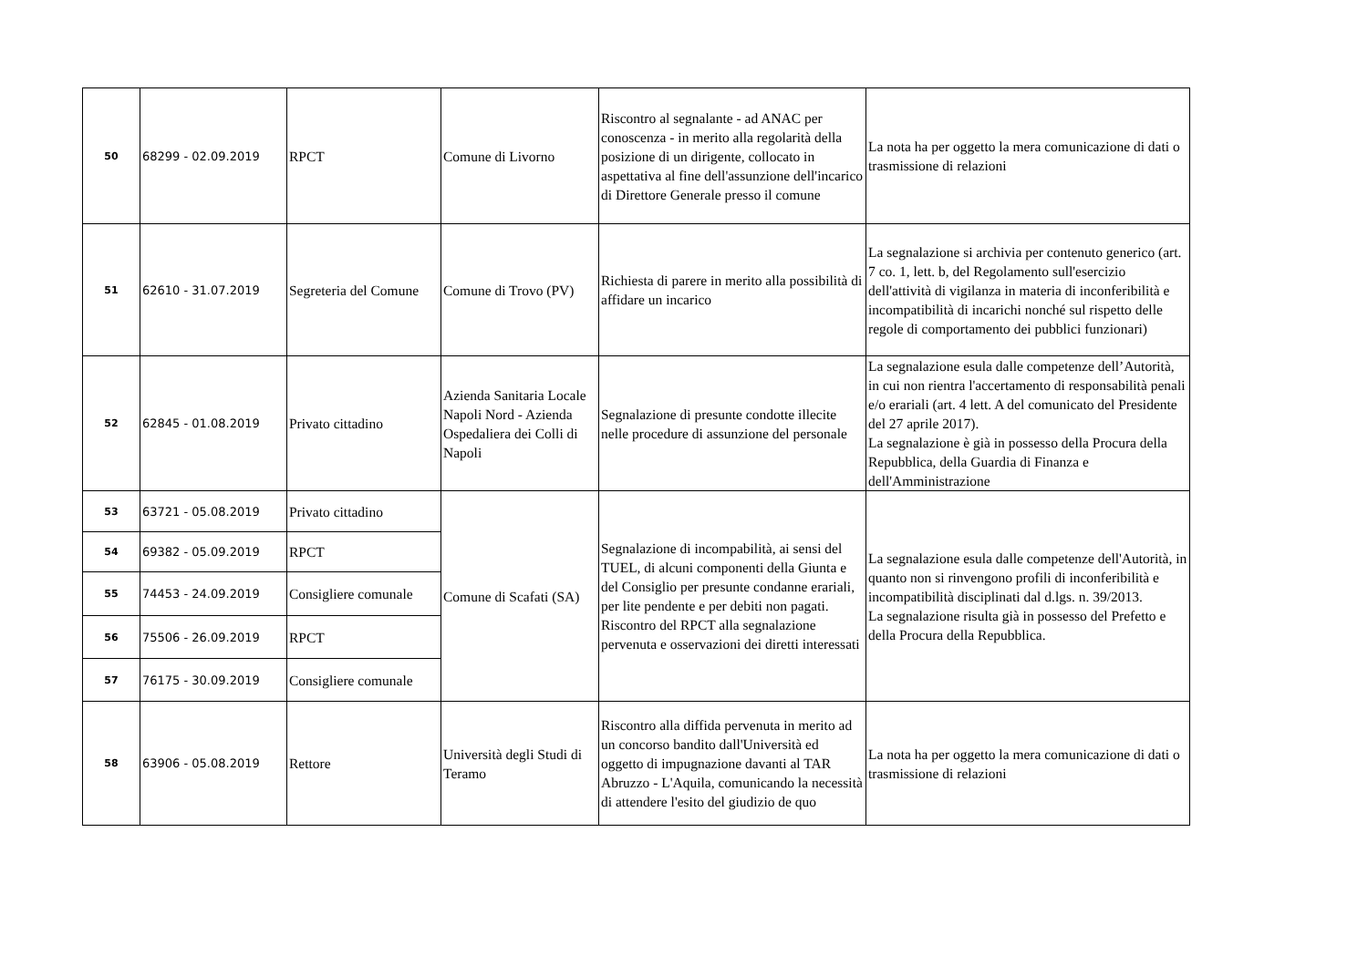| 50 | 68299 - 02.09.2019 | RPCT | Comune di Livorno | Riscontro al segnalante - ad ANAC per conoscenza - in merito alla regolarità della posizione di un dirigente, collocato in aspettativa al fine dell'assunzione dell'incarico di Direttore Generale presso il comune | La nota ha per oggetto la mera comunicazione di dati o trasmissione di relazioni |
| 51 | 62610 - 31.07.2019 | Segreteria del Comune | Comune di Trovo (PV) | Richiesta di parere in merito alla possibilità di affidare un incarico | La segnalazione si archivia per contenuto generico (art. 7 co. 1, lett. b, del Regolamento sull'esercizio dell'attività di vigilanza in materia di inconferibilità e incompatibilità di incarichi nonché sul rispetto delle regole di comportamento dei pubblici funzionari) |
| 52 | 62845 - 01.08.2019 | Privato cittadino | Azienda Sanitaria Locale Napoli Nord - Azienda Ospedaliera dei Colli di Napoli | Segnalazione di presunte condotte illecite nelle procedure di assunzione del personale | La segnalazione esula dalle competenze dell’Autorità, in cui non rientra l'accertamento di responsabilità penali e/o erariali (art. 4 lett. A del comunicato del Presidente del 27 aprile 2017). La segnalazione è già in possesso della Procura della Repubblica, della Guardia di Finanza e dell'Amministrazione |
| 53 | 63721 - 05.08.2019 | Privato cittadino | Comune di Scafati (SA) | Segnalazione di incompabilità, ai sensi del TUEL, di alcuni componenti della Giunta e del Consiglio per presunte condanne erariali, per lite pendente e per debiti non pagati. Riscontro del RPCT alla segnalazione pervenuta e osservazioni dei diretti interessati | La segnalazione esula dalle competenze dell'Autorità, in quanto non si rinvengono profili di inconferibilità e incompatibilità disciplinati dal d.lgs. n. 39/2013. La segnalazione risulta già in possesso del Prefetto e della Procura della Repubblica. |
| 54 | 69382 - 05.09.2019 | RPCT | | | |
| 55 | 74453 - 24.09.2019 | Consigliere comunale | | | |
| 56 | 75506 - 26.09.2019 | RPCT | | | |
| 57 | 76175 - 30.09.2019 | Consigliere comunale | | | |
| 58 | 63906 - 05.08.2019 | Rettore | Università degli Studi di Teramo | Riscontro alla diffida pervenuta in merito ad un concorso bandito dall'Università ed oggetto di impugnazione davanti al TAR Abruzzo - L'Aquila, comunicando la necessità di attendere l'esito del giudizio de quo | La nota ha per oggetto la mera comunicazione di dati o trasmissione di relazioni |